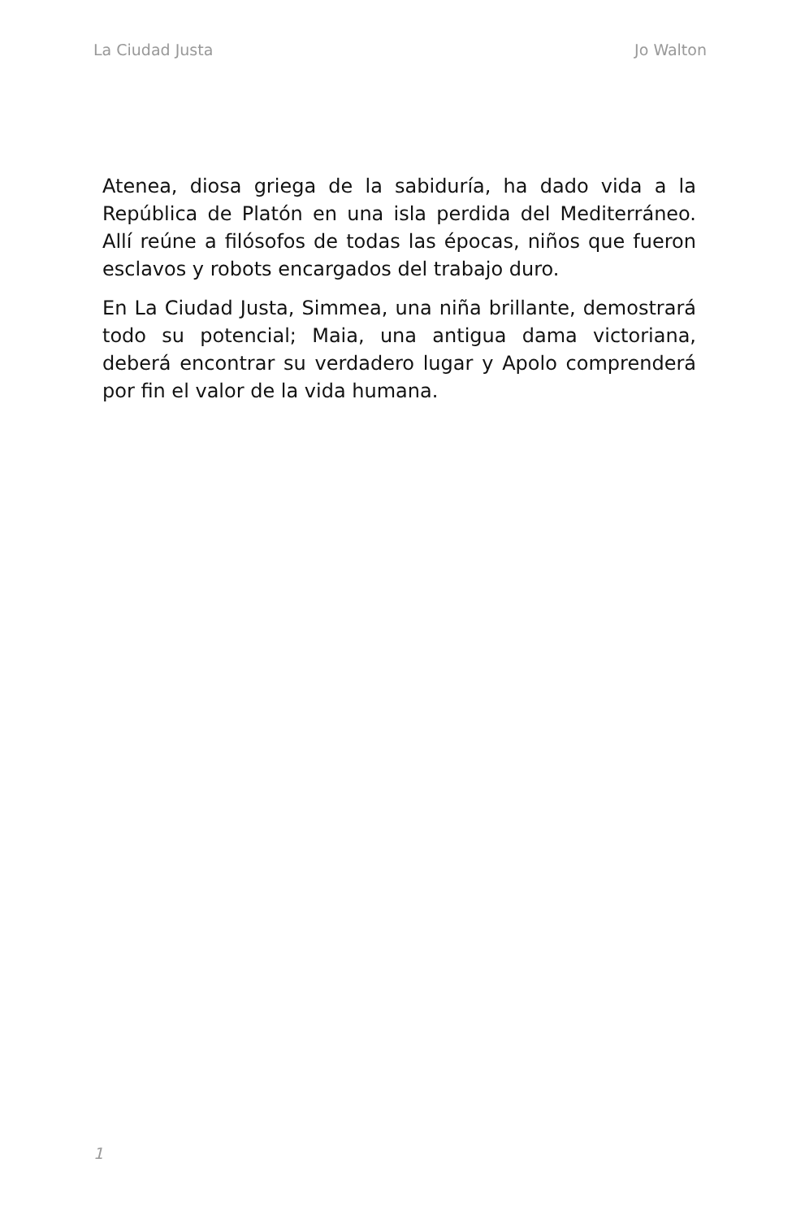La Ciudad Justa Jo Walton
Atenea, diosa griega de la sabiduría, ha dado vida a la República de Platón en una isla perdida del Mediterráneo. Allí reúne a filósofos de todas las épocas, niños que fueron esclavos y robots encargados del trabajo duro.
En La Ciudad Justa, Simmea, una niña brillante, demostrará todo su potencial; Maia, una antigua dama victoriana, deberá encontrar su verdadero lugar y Apolo comprenderá por fin el valor de la vida humana.
1